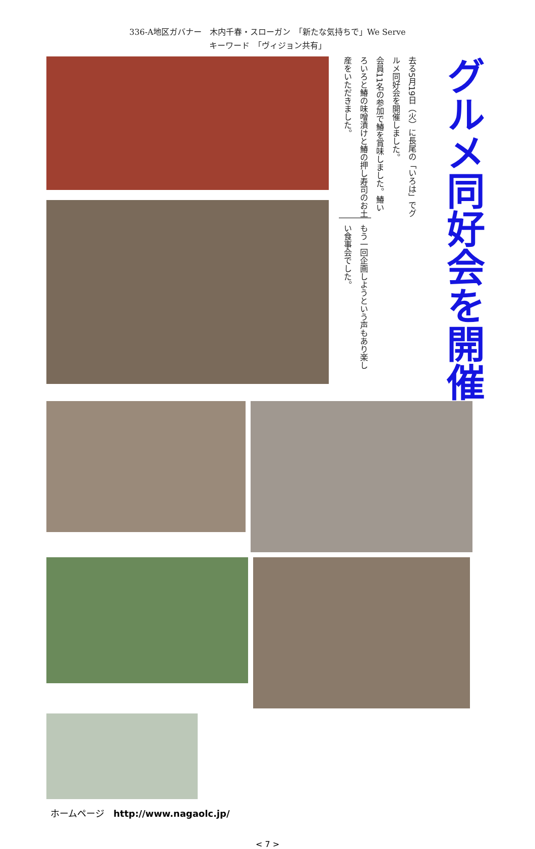336-A地区ガバナー　木内千春・スローガン　「新たな気持ちで」We Serve
キーワード　「ヴィジョン共有」
グルメ同好会を開催
去る5月19日（火）に長尾の「いろは」でグルメ同好会を開催しました。
会員11名の参加で鰆を賞味しました。鰆いろいろと鰆の味噌漬けと鰆の押し寿司のお土産をいただきました。
もう一回企画しようという声もあり楽しい食事会でした。
ホームページ　http://www.nagaolc.jp/
< 7 >